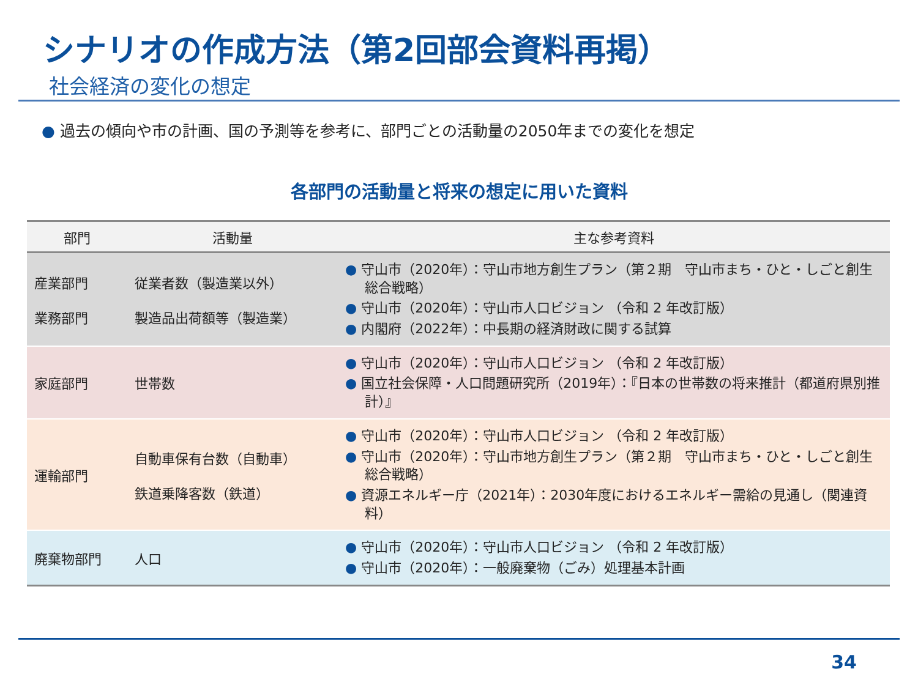シナリオの作成方法（第2回部会資料再掲）
社会経済の変化の想定
● 過去の傾向や市の計画、国の予測等を参考に、部門ごとの活動量の2050年までの変化を想定
各部門の活動量と将来の想定に用いた資料
| 部門 | 活動量 | 主な参考資料 |
| --- | --- | --- |
| 産業部門 業務部門 | 従業者数（製造業以外） 製造品出荷額等（製造業） | ● 守山市（2020年）：守山市地方創生プラン（第２期 守山市まち・ひと・しごと創生総合戦略） ● 守山市（2020年）：守山市人口ビジョン （令和 2 年改訂版） ● 内閣府（2022年）：中長期の経済財政に関する試算 |
| 家庭部門 | 世帯数 | ● 守山市（2020年）：守山市人口ビジョン （令和 2 年改訂版） ● 国立社会保障・人口問題研究所（2019年）：『日本の世帯数の将来推計（都道府県別推計）』 |
| 運輸部門 | 自動車保有台数（自動車） 鉄道乗降客数（鉄道） | ● 守山市（2020年）：守山市人口ビジョン （令和 2 年改訂版） ● 守山市（2020年）：守山市地方創生プラン（第２期 守山市まち・ひと・しごと創生総合戦略） ● 資源エネルギー庁（2021年）：2030年度におけるエネルギー需給の見通し（関連資料） |
| 廃棄物部門 | 人口 | ● 守山市（2020年）：守山市人口ビジョン （令和 2 年改訂版） ● 守山市（2020年）：一般廃棄物（ごみ）処理基本計画 |
34